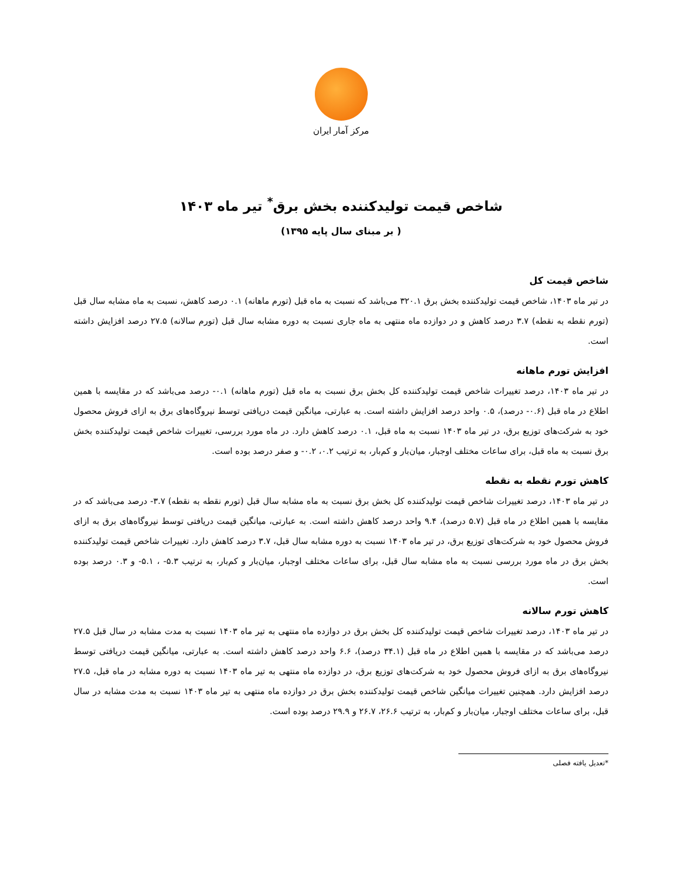مرکز آمار ایران
شاخص قیمت تولیدکننده بخش برق<sup>*</sup> تیر ماه ۱۴۰۳
( بر مبنای سال پایه ۱۳۹۵)
شاخص قیمت کل
در تیر ماه ۱۴۰۳، شاخص قیمت تولیدکننده بخش برق ۳۲۰.۱ می‌باشد که نسبت به ماه قبل (تورم ماهانه) ۰.۱ درصد کاهش، نسبت به ماه مشابه سال قبل (تورم نقطه به نقطه) ۳.۷ درصد کاهش و در دوازده ماه منتهی به ماه جاری نسبت به دوره مشابه سال قبل (تورم سالانه) ۲۷.۵ درصد افزایش داشته است.
افزایش تورم ماهانه
در تیر ماه ۱۴۰۳، درصد تغییرات شاخص قیمت تولیدکننده کل بخش برق نسبت به ماه قبل (تورم ماهانه) ۰.۱- درصد می‌باشد که در مقایسه با همین اطلاع در ماه قبل (۰.۶- درصد)، ۰.۵ واحد درصد افزایش داشته است. به عبارتی، میانگین قیمت دریافتی توسط نیروگاه‌های برق به ازای فروش محصول خود به شرکت‌های توزیع برق، در تیر ماه ۱۴۰۳ نسبت به ماه قبل، ۰.۱ درصد کاهش دارد. در ماه مورد بررسی، تغییرات شاخص قیمت تولیدکننده بخش برق نسبت به ماه قبل، برای ساعات مختلف اوجبار، میان‌بار و کم‌بار، به ترتیب ۰.۲، ۰.۲- و صفر درصد بوده است.
کاهش تورم نقطه به نقطه
در تیر ماه ۱۴۰۳، درصد تغییرات شاخص قیمت تولیدکننده کل بخش برق نسبت به ماه مشابه سال قبل (تورم نقطه به نقطه) ۳.۷- درصد می‌باشد که در مقایسه با همین اطلاع در ماه قبل (۵.۷ درصد)، ۹.۴ واحد درصد کاهش داشته است. به عبارتی، میانگین قیمت دریافتی توسط نیروگاه‌های برق به ازای فروش محصول خود به شرکت‌های توزیع برق، در تیر ماه ۱۴۰۳ نسبت به دوره مشابه سال قبل، ۳.۷ درصد کاهش دارد. تغییرات شاخص قیمت تولیدکننده بخش برق در ماه مورد بررسی نسبت به ماه مشابه سال قبل، برای ساعات مختلف اوجبار، میان‌بار و کم‌بار، به ترتیب ۵.۳- ، ۵.۱- و ۰.۳ درصد بوده است.
کاهش تورم سالانه
در تیر ماه ۱۴۰۳، درصد تغییرات شاخص قیمت تولیدکننده کل بخش برق در دوازده ماه منتهی به تیر ماه ۱۴۰۳ نسبت به مدت مشابه در سال قبل ۲۷.۵ درصد می‌باشد که در مقایسه با همین اطلاع در ماه قبل (۳۴.۱ درصد)، ۶.۶ واحد درصد کاهش داشته است. به عبارتی، میانگین قیمت دریافتی توسط نیروگاه‌های برق به ازای فروش محصول خود به شرکت‌های توزیع برق، در دوازده ماه منتهی به تیر ماه ۱۴۰۳ نسبت به دوره مشابه در ماه قبل، ۲۷.۵ درصد افزایش دارد. همچنین تغییرات میانگین شاخص قیمت تولیدکننده بخش برق در دوازده ماه منتهی به تیر ماه ۱۴۰۳ نسبت به مدت مشابه در سال قبل، برای ساعات مختلف اوجبار، میان‌بار و کم‌بار، به ترتیب ۲۶.۶، ۲۶.۷ و ۲۹.۹ درصد بوده است.
*تعدیل یافته فصلی